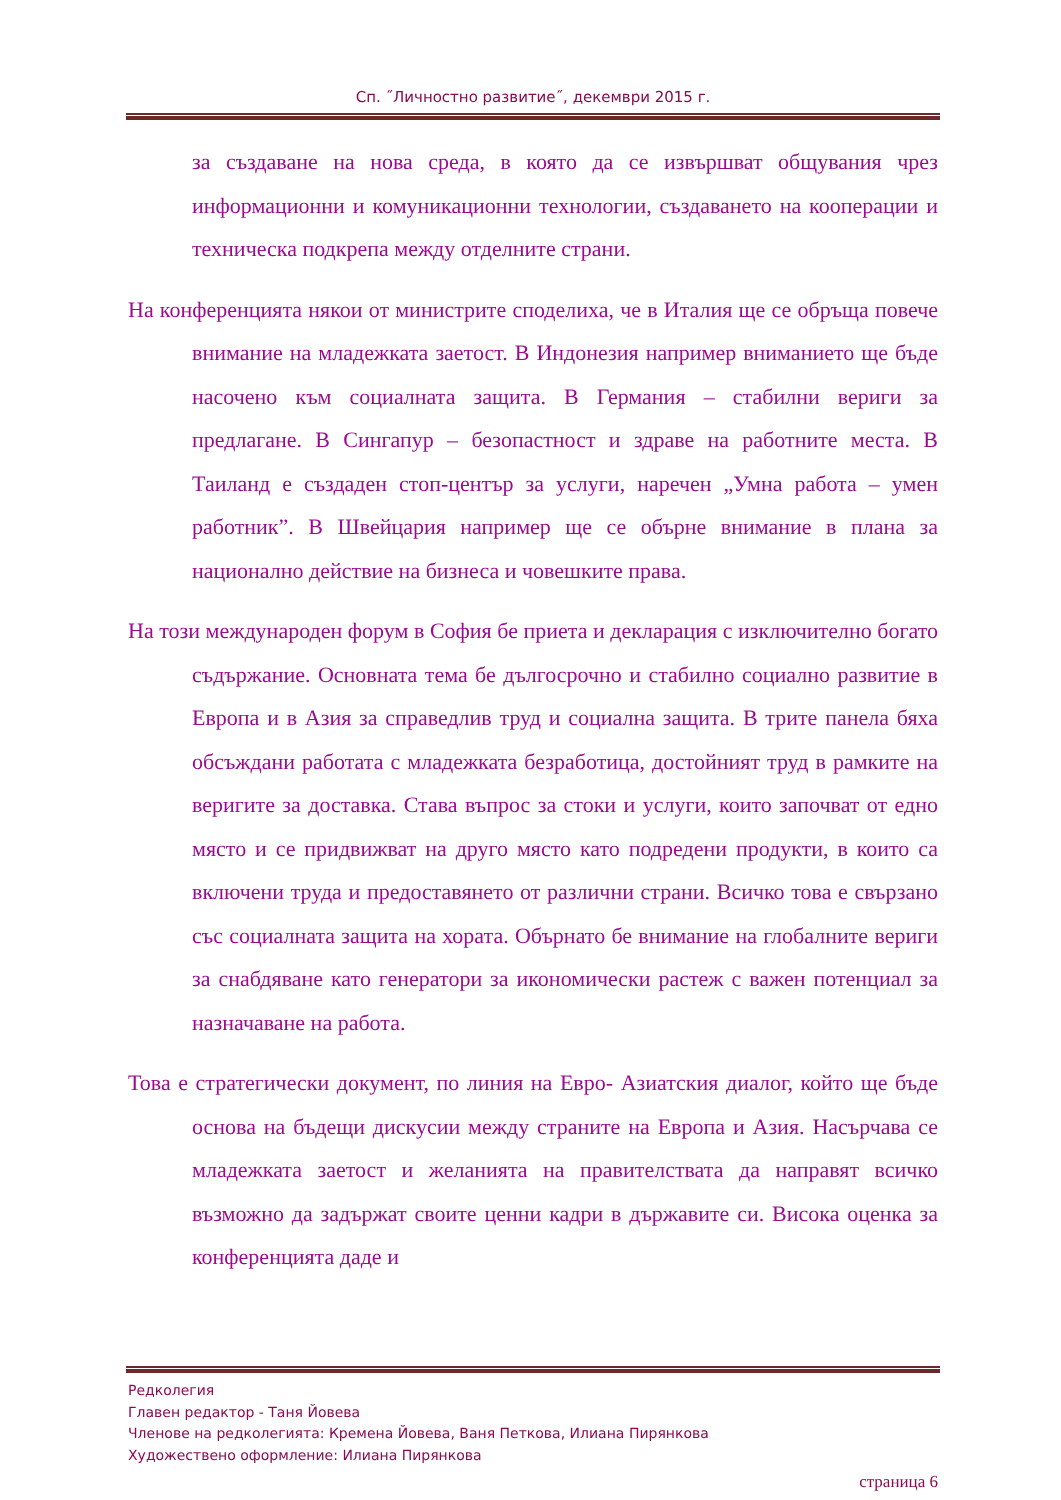Сп. ˝Личностно развитие˝, декември 2015 г.
за създаване на нова среда, в която да се извършват общувания чрез информационни и комуникационни технологии, създаването на кооперации и техническа подкрепа между отделните страни.
На конференцията някои от министрите споделиха, че в Италия ще се обръща повече внимание на младежката заетост. В Индонезия например вниманието ще бъде насочено към социалната защита. В Германия – стабилни вериги за предлагане. В Сингапур – безопастност и здраве на работните места. В Таиланд е създаден стоп-център за услуги, наречен „Умна работа – умен работник”. В Швейцария например ще се обърне внимание в плана за национално действие на бизнеса и човешките права.
На този международен форум в София бе приета и декларация с изключително богато съдържание. Основната тема бе дългосрочно и стабилно социално развитие в Европа и в Азия за справедлив труд и социална защита. В трите панела бяха обсъждани работата с младежката безработица, достойният труд в рамките на веригите за доставка. Става въпрос за стоки и услуги, които започват от едно място и се придвижват на друго място като подредени продукти, в които са включени труда и предоставянето от различни страни. Всичко това е свързано със социалната защита на хората. Обърнато бе внимание на глобалните вериги за снабдяване като генератори за икономически растеж с важен потенциал за назначаване на работа.
Това е стратегически документ, по линия на Евро- Азиатския диалог, който ще бъде основа на бъдещи дискусии между страните на Европа и Азия. Насърчава се младежката заетост и желанията на правителствата да направят всичко възможно да задържат своите ценни кадри в държавите си. Висока оценка за конференцията даде и
Редколегия
Главен редактор - Таня Йовева
Членове на редколегията: Кремена Йовева, Ваня Петкова, Илиана Пирянкова
Художествено оформление: Илиана Пирянкова
страница 6